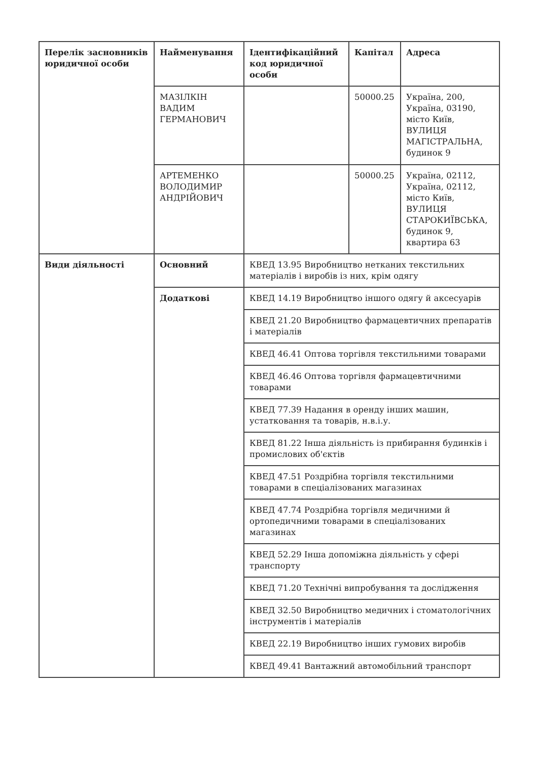| Перелік засновників юридичної особи | Найменування | Ідентифікаційний код юридичної особи | Капітал | Адреса |
| --- | --- | --- | --- | --- |
| | МАЗІЛКІН ВАДИМ ГЕРМАНОВИЧ | | 50000.25 | Україна, 200, Україна, 03190, місто Київ, ВУЛИЦЯ МАГІСТРАЛЬНА, будинок 9 |
| | АРТЕМЕНКО ВОЛОДИМИР АНДРІЙОВИЧ | | 50000.25 | Україна, 02112, Україна, 02112, місто Київ, ВУЛИЦЯ СТАРОКИЇВСЬКА, будинок 9, квартира 63 |
| Види діяльності | Основний | КВЕД 13.95 Виробництво нетканих текстильних матеріалів і виробів із них, крім одягу | | |
| | Додаткові | КВЕД 14.19 Виробництво іншого одягу й аксесуарів | | |
| | | КВЕД 21.20 Виробництво фармацевтичних препаратів і матеріалів | | |
| | | КВЕД 46.41 Оптова торгівля текстильними товарами | | |
| | | КВЕД 46.46 Оптова торгівля фармацевтичними товарами | | |
| | | КВЕД 77.39 Надання в оренду інших машин, устатковання та товарів, н.в.і.у. | | |
| | | КВЕД 81.22 Інша діяльність із прибирання будинків і промислових об'єктів | | |
| | | КВЕД 47.51 Роздрібна торгівля текстильними товарами в спеціалізованих магазинах | | |
| | | КВЕД 47.74 Роздрібна торгівля медичними й ортопедичними товарами в спеціалізованих магазинах | | |
| | | КВЕД 52.29 Інша допоміжна діяльність у сфері транспорту | | |
| | | КВЕД 71.20 Технічні випробування та дослідження | | |
| | | КВЕД 32.50 Виробництво медичних і стоматологічних інструментів і матеріалів | | |
| | | КВЕД 22.19 Виробництво інших гумових виробів | | |
| | | КВЕД 49.41 Вантажний автомобільний транспорт | | |